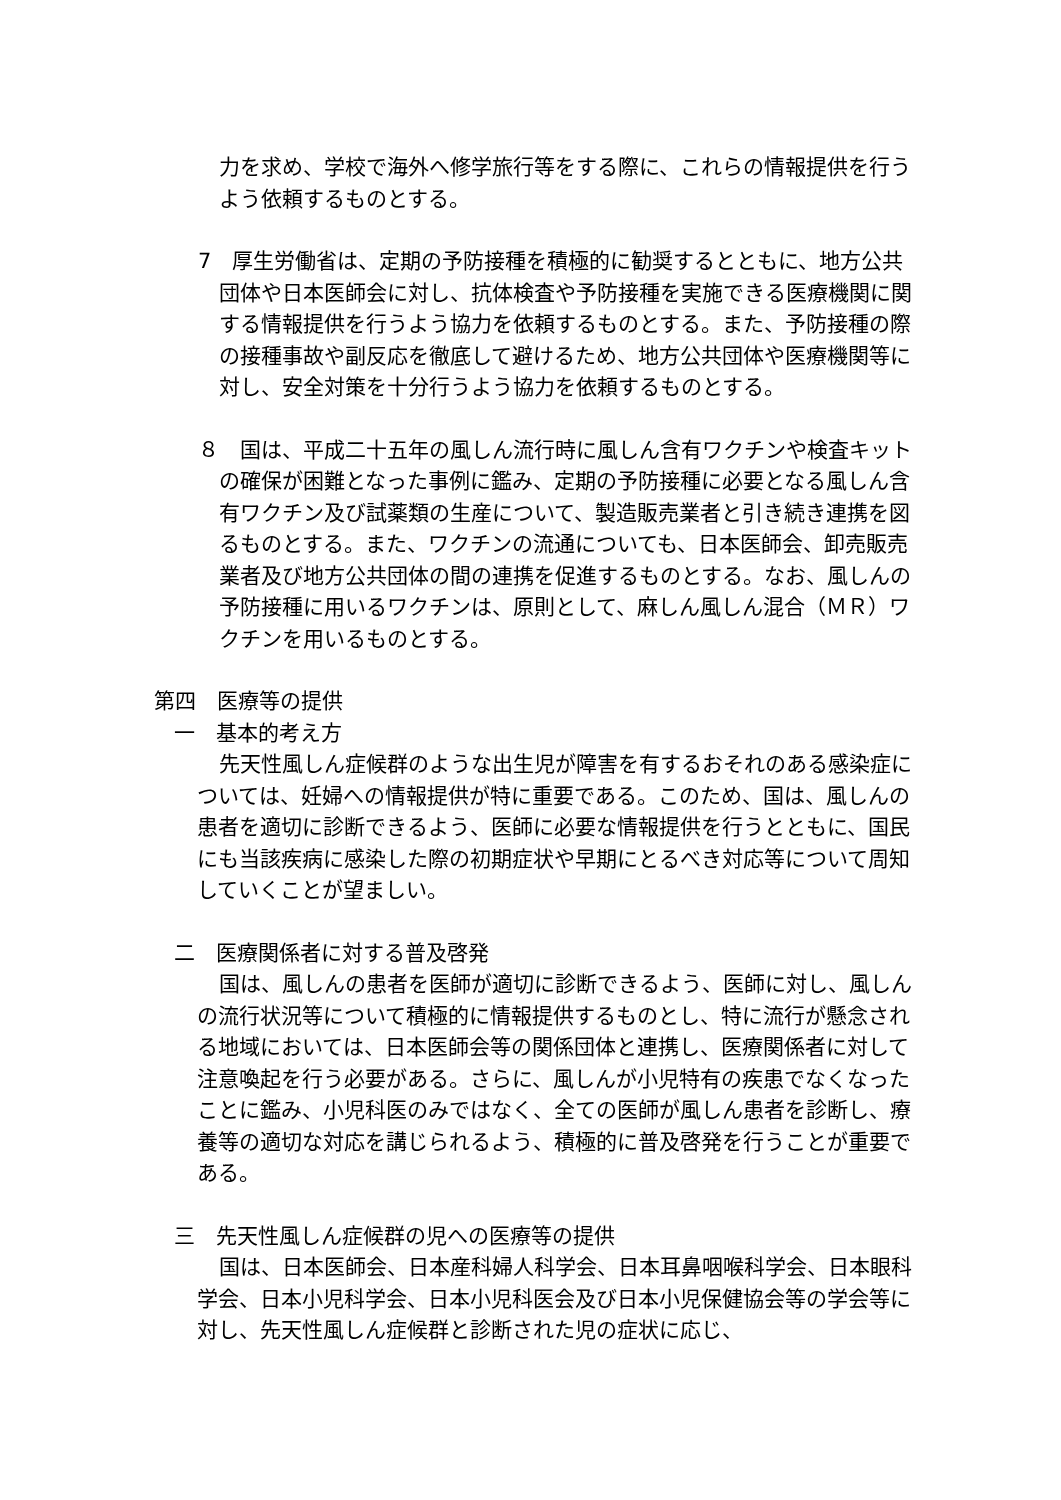力を求め、学校で海外へ修学旅行等をする際に、これらの情報提供を行うよう依頼するものとする。
7　厚生労働省は、定期の予防接種を積極的に勧奨するとともに、地方公共団体や日本医師会に対し、抗体検査や予防接種を実施できる医療機関に関する情報提供を行うよう協力を依頼するものとする。また、予防接種の際の接種事故や副反応を徹底して避けるため、地方公共団体や医療機関等に対し、安全対策を十分行うよう協力を依頼するものとする。
８　国は、平成二十五年の風しん流行時に風しん含有ワクチンや検査キットの確保が困難となった事例に鑑み、定期の予防接種に必要となる風しん含有ワクチン及び試薬類の生産について、製造販売業者と引き続き連携を図るものとする。また、ワクチンの流通についても、日本医師会、卸売販売業者及び地方公共団体の間の連携を促進するものとする。なお、風しんの予防接種に用いるワクチンは、原則として、麻しん風しん混合（ＭＲ）ワクチンを用いるものとする。
第四　医療等の提供
一　基本的考え方
先天性風しん症候群のような出生児が障害を有するおそれのある感染症については、妊婦への情報提供が特に重要である。このため、国は、風しんの患者を適切に診断できるよう、医師に必要な情報提供を行うとともに、国民にも当該疾病に感染した際の初期症状や早期にとるべき対応等について周知していくことが望ましい。
二　医療関係者に対する普及啓発
国は、風しんの患者を医師が適切に診断できるよう、医師に対し、風しんの流行状況等について積極的に情報提供するものとし、特に流行が懸念される地域においては、日本医師会等の関係団体と連携し、医療関係者に対して注意喚起を行う必要がある。さらに、風しんが小児特有の疾患でなくなったことに鑑み、小児科医のみではなく、全ての医師が風しん患者を診断し、療養等の適切な対応を講じられるよう、積極的に普及啓発を行うことが重要である。
三　先天性風しん症候群の児への医療等の提供
国は、日本医師会、日本産科婦人科学会、日本耳鼻咽喉科学会、日本眼科学会、日本小児科学会、日本小児科医会及び日本小児保健協会等の学会等に対し、先天性風しん症候群と診断された児の症状に応じ、